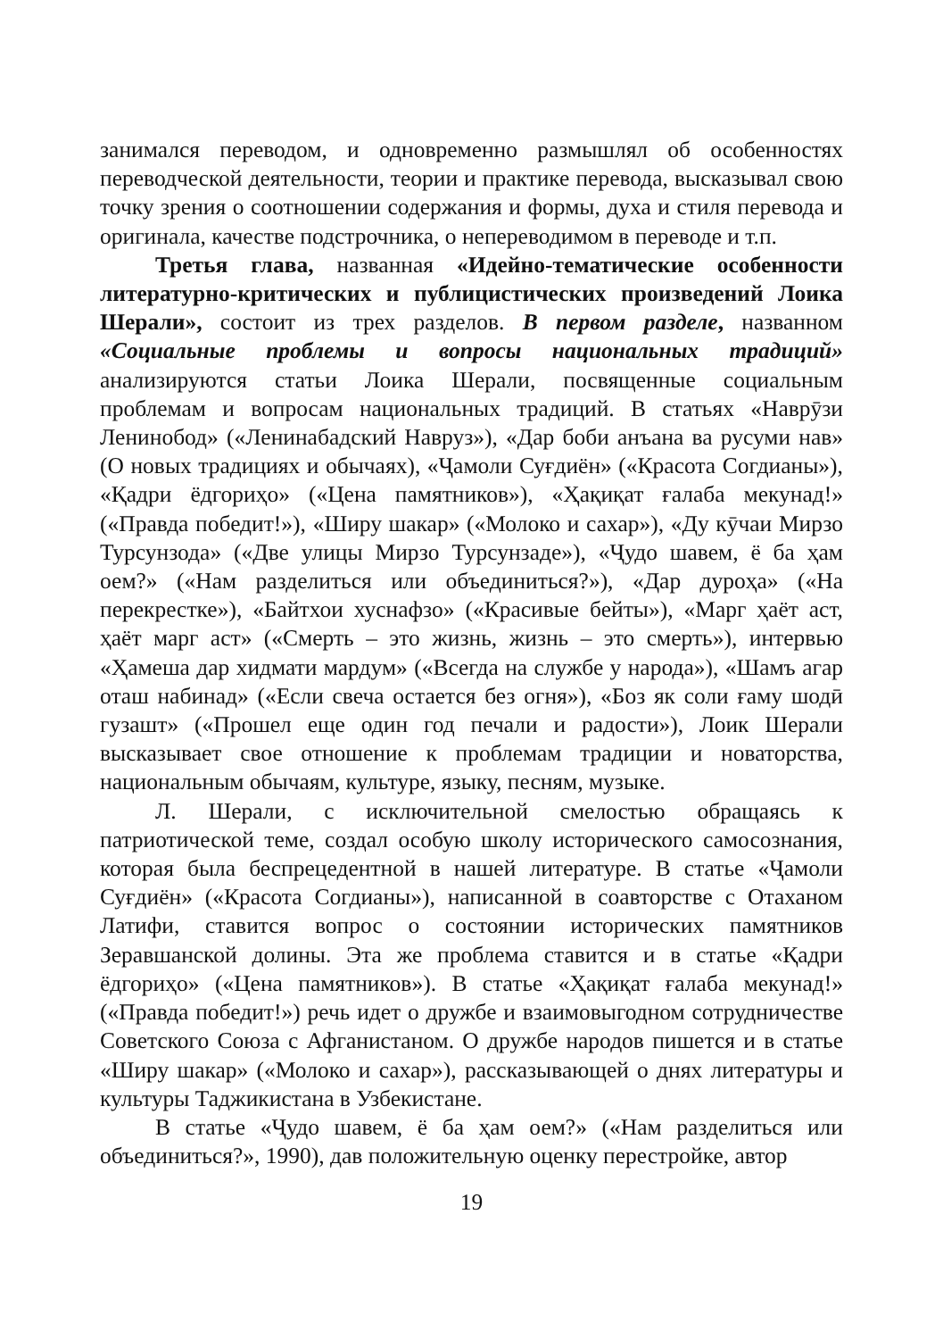занимался переводом, и одновременно размышлял об особенностях переводческой деятельности, теории и практике перевода, высказывал свою точку зрения о соотношении содержания и формы, духа и стиля перевода и оригинала, качестве подстрочника, о непереводимом в переводе и т.п.
Третья глава, названная «Идейно-тематические особенности литературно-критических и публицистических произведений Лоика Шерали», состоит из трех разделов. В первом разделе, названном «Социальные проблемы и вопросы национальных традиций» анализируются статьи Лоика Шерали, посвященные социальным проблемам и вопросам национальных традиций. В статьях «Наврӯзи Ленинобод» («Ленинабадский Навруз»), «Дар боби анъана ва русуми нав» (О новых традициях и обычаях), «Ҷамоли Суғдиён» («Красота Согдианы»), «Қадри ёдгориҳо» («Цена памятников»), «Ҳақиқат ғалаба мекунад!» («Правда победит!»), «Ширу шакар» («Молоко и сахар»), «Ду кӯчаи Мирзо Турсунзода» («Две улицы Мирзо Турсунзаде»), «Ҷудо шавем, ё ба ҳам оем?» («Нам разделиться или объединиться?»), «Дар дуроҳа» («На перекрестке»), «Байтхои хуснафзо» («Красивые бейты»), «Марг ҳаёт аст, ҳаёт марг аст» («Смерть – это жизнь, жизнь – это смерть»), интервью «Ҳамеша дар хидмати мардум» («Всегда на службе у народа»), «Шамъ агар оташ набинад» («Если свеча остается без огня»), «Боз як соли ғаму шодӣ гузашт» («Прошел еще один год печали и радости»), Лоик Шерали высказывает свое отношение к проблемам традиции и новаторства, национальным обычаям, культуре, языку, песням, музыке.
Л. Шерали, с исключительной смелостью обращаясь к патриотической теме, создал особую школу исторического самосознания, которая была беспрецедентной в нашей литературе. В статье «Ҷамоли Суғдиён» («Красота Согдианы»), написанной в соавторстве с Отаханом Латифи, ставится вопрос о состоянии исторических памятников Зеравшанской долины. Эта же проблема ставится и в статье «Қадри ёдгориҳо» («Цена памятников»). В статье «Ҳақиқат ғалаба мекунад!» («Правда победит!») речь идет о дружбе и взаимовыгодном сотрудничестве Советского Союза с Афганистаном. О дружбе народов пишется и в статье «Ширу шакар» («Молоко и сахар»), рассказывающей о днях литературы и культуры Таджикистана в Узбекистане.
В статье «Ҷудо шавем, ё ба ҳам оем?» («Нам разделиться или объединиться?», 1990), дав положительную оценку перестройке, автор
19